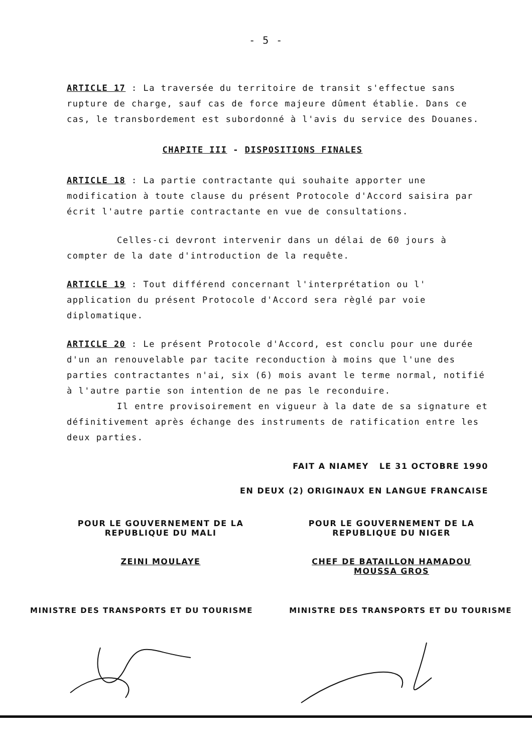- 5 -
ARTICLE 17 : La traversée du territoire de transit s'effectue sans rupture de charge, sauf cas de force majeure dûment établie. Dans ce cas, le transbordement est subordonné à l'avis du service des Douanes.
CHAPITE III - DISPOSITIONS FINALES
ARTICLE 18 : La partie contractante qui souhaite apporter une modification à toute clause du présent Protocole d'Accord saisira par écrit l'autre partie contractante en vue de consultations.
Celles-ci devront intervenir dans un délai de 60 jours à compter de la date d'introduction de la requête.
ARTICLE 19 : Tout différend concernant l'interprétation ou l' application du présent Protocole d'Accord sera règlé par voie diplomatique.
ARTICLE 20 : Le présent Protocole d'Accord, est conclu pour une durée d'un an renouvelable par tacite reconduction à moins que l'une des parties contractantes n'ai, six (6) mois avant le terme normal, notifié à l'autre partie son intention de ne pas le reconduire.
Il entre provisoirement en vigueur à la date de sa signature et définitivement après échange des instruments de ratification entre les deux parties.
FAIT A NIAMEY LE 31 OCTOBRE 1990
EN DEUX (2) ORIGINAUX EN LANGUE FRANCAISE
POUR LE GOUVERNEMENT DE LA
REPUBLIQUE DU MALI
ZEINI MOULAYE
POUR LE GOUVERNEMENT DE LA
REPUBLIQUE DU NIGER
CHEF DE BATAILLON HAMADOU MOUSSA GROS
MINISTRE DES TRANSPORTS ET DU TOURISME MINISTRE DES TRANSPORTS ET DU TOURISME